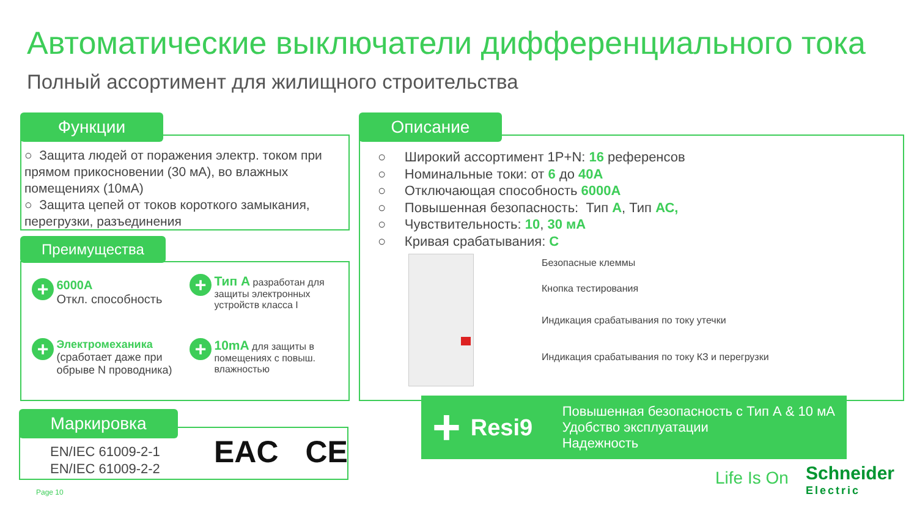Автоматические выключатели дифференциального тока
Полный ассортимент для жилищного строительства
Функции
○ Защита людей от поражения электр. током при прямом прикосновении (30 мА), во влажных помещениях (10мА)
○ Защита цепей от токов короткого замыкания, перегрузки, разъединения
Преимущества
+ 6000А
Откл. способность
+ Тип А разработан для защиты электронных устройств класса I
+ Электромеханика (сработает даже при обрыве N проводника)
+ 10mA для защиты в помещениях с повыш. влажностью
Маркировка
EN/IEC 61009-2-1
EN/IEC 61009-2-2
EAC CE
Page 10
Описание
○ Широкий ассортимент 1P+N: 16 референсов
○ Номинальные токи: от 6 до 40А
○ Отключающая способность 6000А
○ Повышенная безопасность: Тип А, Тип АС,
○ Чувствительность: 10, 30 мА
○ Кривая срабатывания: С
Безопасные клеммы
Кнопка тестирования
Индикация срабатывания по току утечки
Индикация срабатывания по току КЗ и перегрузки
+
Resi9
Повышенная безопасность с Тип А & 10 мА
Удобство эксплуатации
Надежность
Life Is On
Schneider
Electric